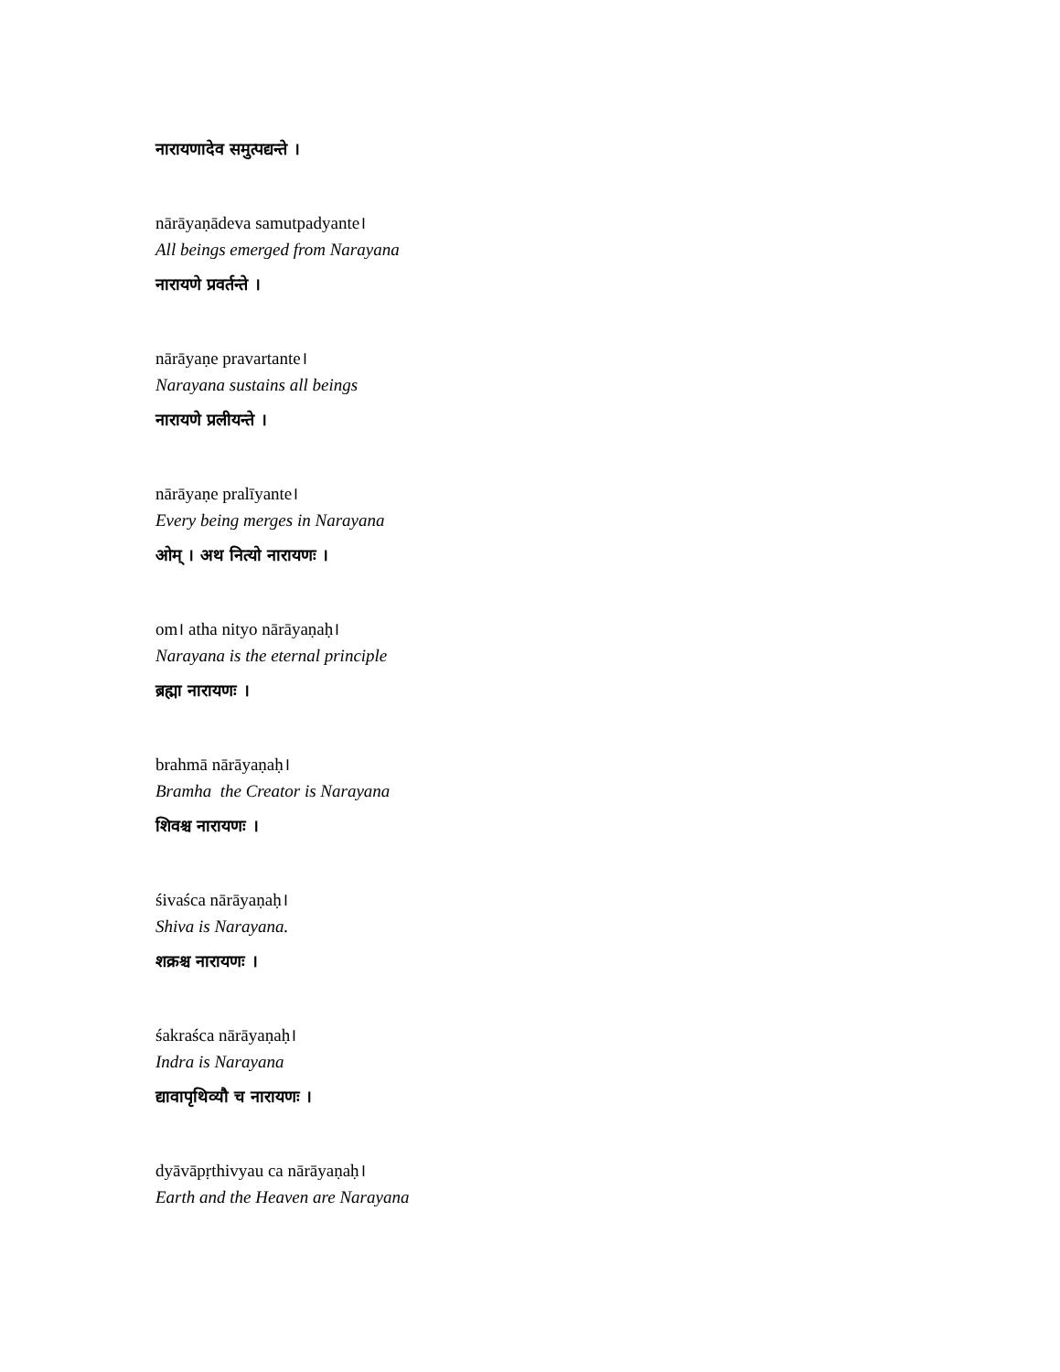नारायणादेव समुत्पद्यन्ते ।
nārāyaṇādeva samutpadyante।
All beings emerged from Narayana
नारायणे प्रवर्तन्ते ।
nārāyaṇe pravartante।
Narayana sustains all beings
नारायणे प्रलीयन्ते ।
nārāyaṇe pralīyante।
Every being merges in Narayana
ओम् । अथ नित्यो नारायणः ।
om। atha nityo nārāyaṇaḥ।
Narayana is the eternal principle
ब्रह्मा नारायणः ।
brahmā nārāyaṇaḥ।
Bramha the Creator is Narayana
शिवश्च नारायणः ।
śivaśca nārāyaṇaḥ।
Shiva is Narayana.
शक्रश्च नारायणः ।
śakraśca nārāyaṇaḥ।
Indra is Narayana
द्यावापृथिव्यौ च नारायणः ।
dyāvāpṛthivyau ca nārāyaṇaḥ।
Earth and the Heaven are Narayana